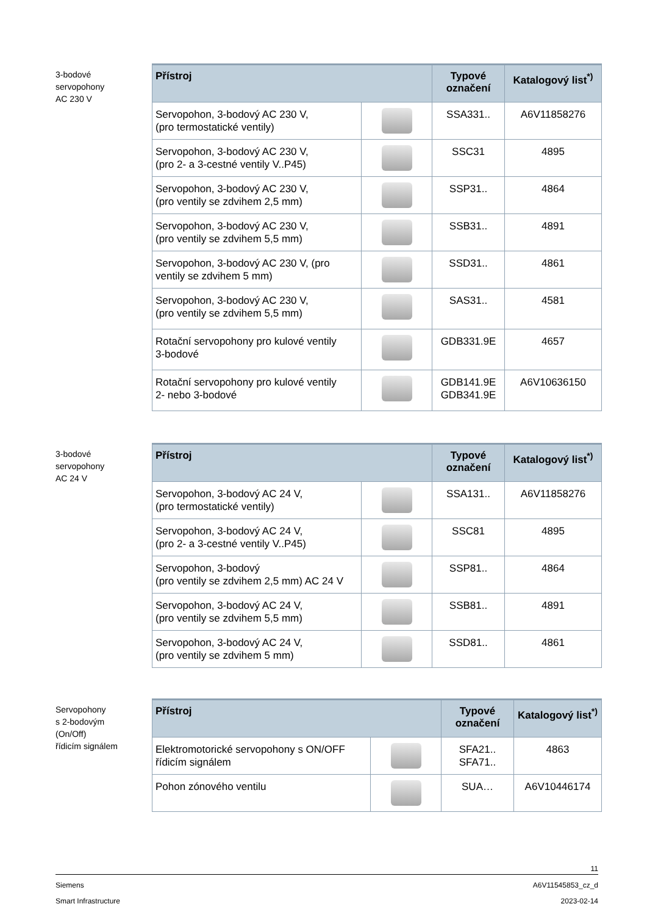3-bodové
servopohony
AC 230 V
| Přístroj | | Typové označení | Katalogový list<sup>*)</sup> |
| --- | --- | --- | --- |
| Servopohon, 3-bodový AC 230 V, (pro termostatické ventily) | | SSA331.. | A6V11858276 |
| Servopohon, 3-bodový AC 230 V, (pro 2- a 3-cestné ventily V..P45) | | SSC31 | 4895 |
| Servopohon, 3-bodový AC 230 V, (pro ventily se zdvihem 2,5 mm) | | SSP31.. | 4864 |
| Servopohon, 3-bodový AC 230 V, (pro ventily se zdvihem 5,5 mm) | | SSB31.. | 4891 |
| Servopohon, 3-bodový AC 230 V, (pro ventily se zdvihem 5 mm) | | SSD31.. | 4861 |
| Servopohon, 3-bodový AC 230 V, (pro ventily se zdvihem 5,5 mm) | | SAS31.. | 4581 |
| Rotační servopohony pro kulové ventily 3-bodové | | GDB331.9E | 4657 |
| Rotační servopohony pro kulové ventily 2- nebo 3-bodové | | GDB141.9E GDB341.9E | A6V10636150 |
3-bodové
servopohony
AC 24 V
| Přístroj | | Typové označení | Katalogový list<sup>*)</sup> |
| --- | --- | --- | --- |
| Servopohon, 3-bodový AC 24 V, (pro termostatické ventily) | | SSA131.. | A6V11858276 |
| Servopohon, 3-bodový AC 24 V, (pro 2- a 3-cestné ventily V..P45) | | SSC81 | 4895 |
| Servopohon, 3-bodový (pro ventily se zdvihem 2,5 mm) AC 24 V | | SSP81.. | 4864 |
| Servopohon, 3-bodový AC 24 V, (pro ventily se zdvihem 5,5 mm) | | SSB81.. | 4891 |
| Servopohon, 3-bodový AC 24 V, (pro ventily se zdvihem 5 mm) | | SSD81.. | 4861 |
Servopohony
s 2-bodovým
(On/Off)
řídicím signálem
| Přístroj | | Typové označení | Katalogový list<sup>*)</sup> |
| --- | --- | --- | --- |
| Elektromotorické servopohony s ON/OFF řídicím signálem | | SFA21.. SFA71.. | 4863 |
| Pohon zónového ventilu | | SUA… | A6V10446174 |
11
Siemens A6V11545853_cz_d
Smart Infrastructure 2023-02-14